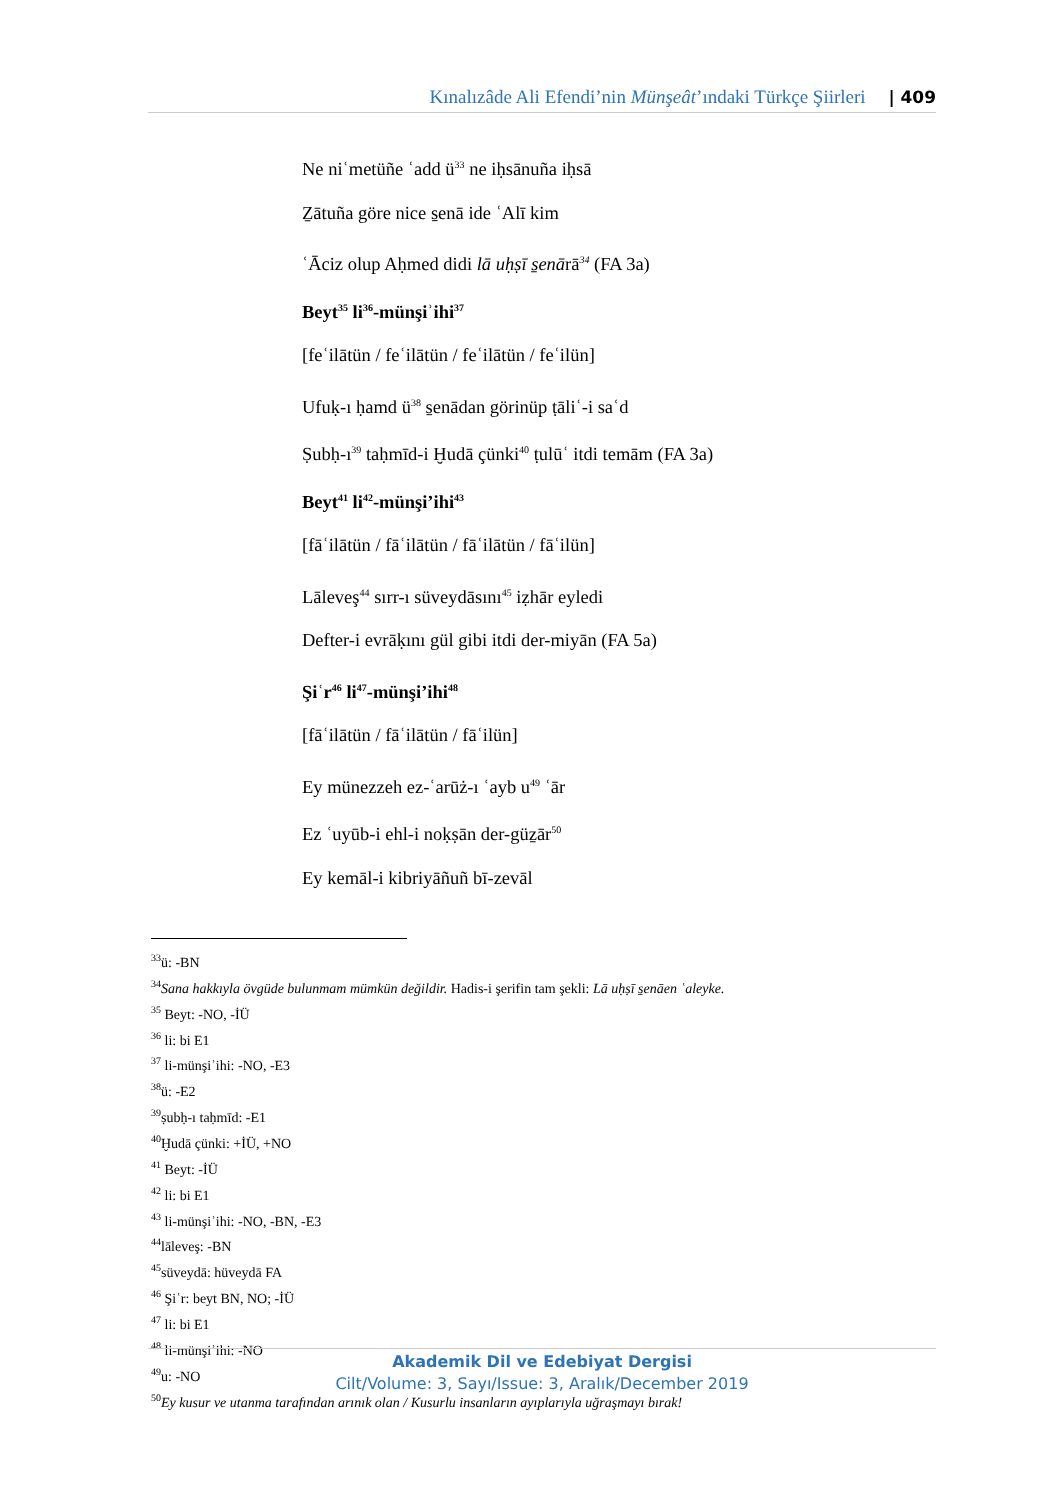Kınalızâde Ali Efendi’nin Münşeât’ındaki Türkçe Şiirleri | 409
Ne niʿmetüñe ʿadd ü<sup>33</sup> ne iḥsānuña iḥsā
Ẕātuña göre nice s̱enā ide ʿAlī kim
ʿĀciz olup Aḥmed didi lā uḥṣī s̱enārā<sup>34</sup> (FA 3a)
Beyt<sup>35</sup> li<sup>36</sup>-münşiʾihi<sup>37</sup>
[feʿilātün / feʿilātün / feʿilātün / feʿilün]
Ufuḳ-ı ḥamd ü<sup>38</sup> s̱enādan görinüp ṭāliʿ-i saʿd
Ṣubḥ-ı<sup>39</sup> taḥmīd-i Ḫudā çünki<sup>40</sup> ṭulūʿ itdi temām (FA 3a)
Beyt<sup>41</sup> li<sup>42</sup>-münşi’ihi<sup>43</sup>
[fāʿilātün / fāʿilātün / fāʿilātün / fāʿilün]
Lāleveş<sup>44</sup> sırr-ı süveydāsını<sup>45</sup> iẓhār eyledi
Defter-i evrāḳını gül gibi itdi der-miyān (FA 5a)
Şiʿr<sup>46</sup> li<sup>47</sup>-münşi’ihi<sup>48</sup>
[fāʿilātün / fāʿilātün / fāʿilün]
Ey münezzeh ez-ʿarūż-ı ʿayb u<sup>49</sup> ʿār
Ez ʿuyūb-i ehl-i noḳṣān der-güẕār<sup>50</sup>
Ey kemāl-i kibriyāñuñ bī-zevāl
<sup>33</sup> ü: -BN
<sup>34</sup> Sana hakkıyla övgüde bulunmam mümkün değildir. Hadis-i şerifin tam şekli: Lā uḥṣī s̱enāen ʿaleyke.
<sup>35</sup> Beyt: -NO, -İÜ
<sup>36</sup> li: bi E1
<sup>37</sup> li-münşiʾihi: -NO, -E3
<sup>38</sup> ü: -E2
<sup>39</sup> ṣubḥ-ı taḥmīd: -E1
<sup>40</sup> Ḫudā çünki: +İÜ, +NO
<sup>41</sup> Beyt: -İÜ
<sup>42</sup> li: bi E1
<sup>43</sup> li-münşiʾihi: -NO, -BN, -E3
<sup>44</sup> lāleveş: -BN
<sup>45</sup> süveydā: hüveydā FA
<sup>46</sup> Şiʿr: beyt BN, NO; -İÜ
<sup>47</sup> li: bi E1
<sup>48</sup> li-münşiʾihi: -NO
<sup>49</sup> u: -NO
<sup>50</sup> Ey kusur ve utanma tarafından arınık olan / Kusurlu insanların ayıplarıyla uğraşmayı bırak!
Akademik Dil ve Edebiyat Dergisi
Cilt/Volume: 3, Sayı/Issue: 3, Aralık/December 2019